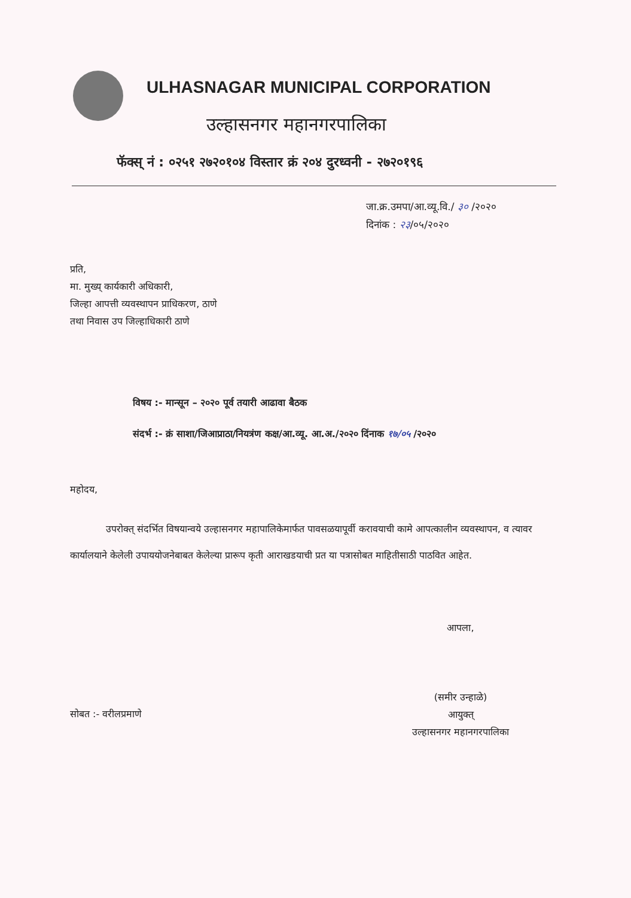ULHASNAGAR MUNICIPAL CORPORATION
उल्हासनगर महानगरपालिका
फॅक्स् नं : ०२५१ २७२०१०४ विस्तार क्रं २०४ दुरध्वनी - २७२०१९६
जा.क्र.उमपा/आ.व्यू.वि./ ३० /२०२०
दिनांक : २३/०५/२०२०
प्रति,
मा. मुख्य् कार्यकारी अधिकारी,
जिल्हा आपत्ती व्यवस्थापन प्राधिकरण, ठाणे
तथा निवास उप जिल्हाधिकारी ठाणे
विषय :- मान्सून – २०२० पूर्व तयारी आढावा बैठक
संदर्भ :- क्रं साशा/जिआप्राठा/नियत्रंण कक्ष/आ.व्यू. आ.अ./२०२० दिंनाक १७/०५ /२०२०
महोदय,
उपरोक्त् संदर्भित विषयान्वये उल्हासनगर महापालिकेमार्फत पावसळयापूर्वी करावयाची कामे आपत्कालीन व्यवस्थापन, व त्यावर कार्यालयाने केलेली उपाययोजनेबाबत केलेल्या प्रारूप कृती आराखडयाची प्रत या पत्रासोबत माहितीसाठी पाठवित आहेत.
आपला,
(समीर उन्हाळे)
आयुक्त्
उल्हासनगर महानगरपालिका
सोबत :- वरीलप्रमाणे